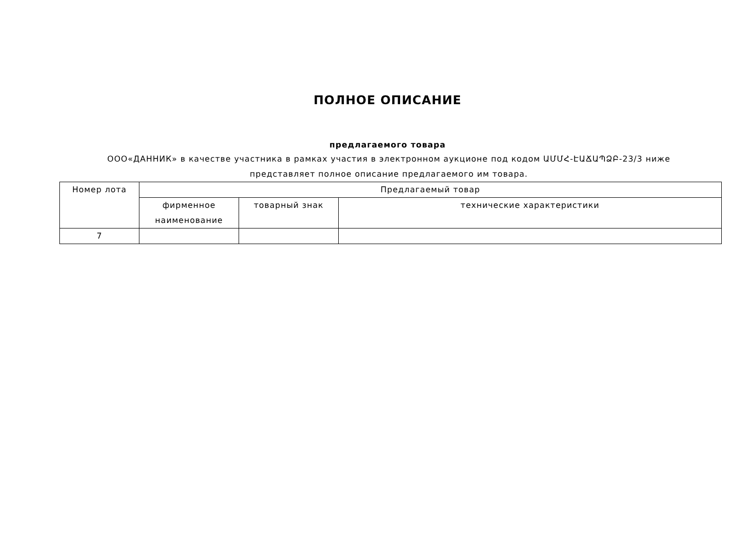ПОЛНОЕ ОПИСАНИЕ
предлагаемого товара
ООО«ДАННИК» в качестве участника в рамках участия в электронном аукционе под кодом ԱՄՄՀ-ԷԱՃԱՊՁԲ-23/3 ниже представляет полное описание предлагаемого им товара.
| Номер лота | Предлагаемый товар | | |
| --- | --- | --- | --- |
| | фирменное наименование | товарный знак | технические характеристики |
| 7 | | | |